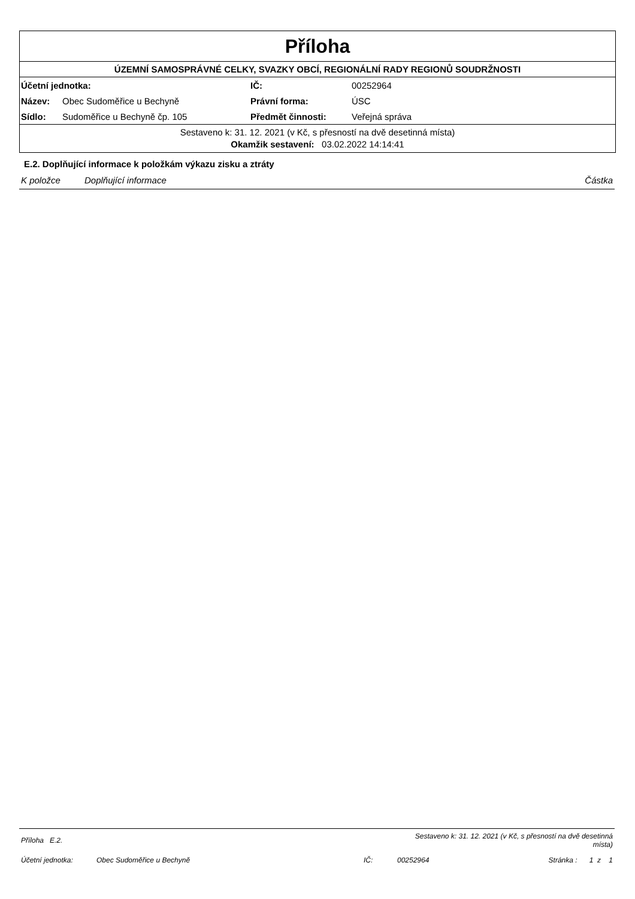Příloha
ÚZEMNÍ SAMOSPRÁVNÉ CELKY, SVAZKY OBCÍ, REGIONÁLNÍ RADY REGIONŮ SOUDRŽNOSTI
| Účetní jednotka: | | IČ: | 00252964 |
| Název: | Obec Sudoměřice u Bechyně | Právní forma: | ÚSC |
| Sídlo: | Sudoměřice u Bechyně čp. 105 | Předmět činnosti: | Veřejná správa |
Sestaveno k: 31. 12. 2021 (v Kč, s přesností na dvě desetinná místa)
Okamžik sestavení: 03.02.2022 14:14:41
E.2. Doplňující informace k položkám výkazu zisku a ztráty
| K položce | Doplňující informace | Částka |
| Příloha E.2. | | | Sestaveno k: 31. 12. 2021 (v Kč, s přesností na dvě desetinná místa) | |
| Účetní jednotka: | Obec Sudoměřice u Bechyně | IČ: | 00252964 | Stránka : 1 z 1 |